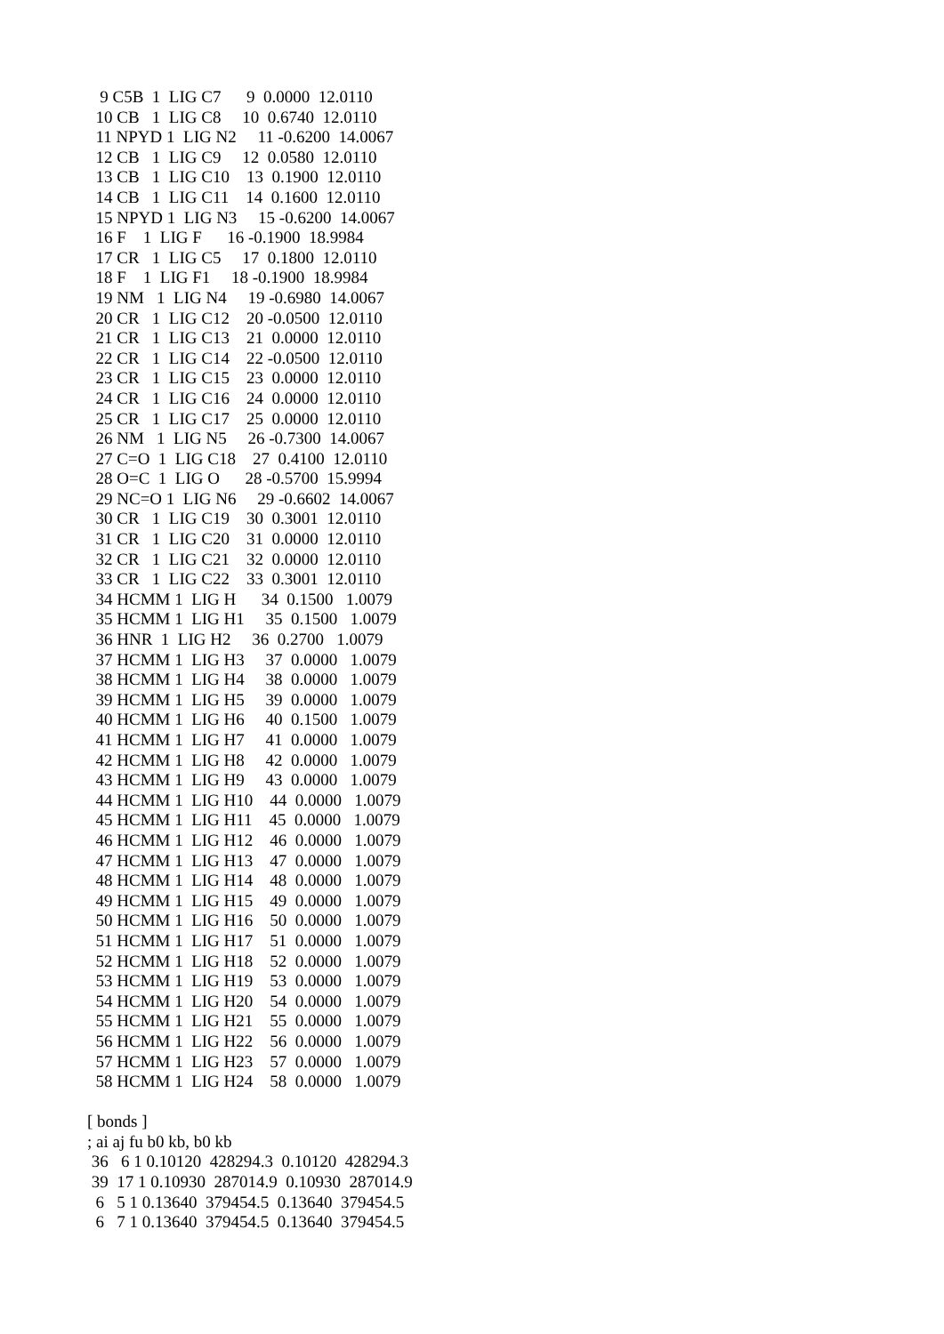9 C5B  1  LIG C7      9  0.0000  12.0110
  10 CB   1  LIG C8     10  0.6740  12.0110
  11 NPYD 1  LIG N2     11 -0.6200  14.0067
  12 CB   1  LIG C9     12  0.0580  12.0110
  13 CB   1  LIG C10    13  0.1900  12.0110
  14 CB   1  LIG C11    14  0.1600  12.0110
  15 NPYD 1  LIG N3     15 -0.6200  14.0067
  16 F    1  LIG F      16 -0.1900  18.9984
  17 CR   1  LIG C5     17  0.1800  12.0110
  18 F    1  LIG F1     18 -0.1900  18.9984
  19 NM   1  LIG N4     19 -0.6980  14.0067
  20 CR   1  LIG C12    20 -0.0500  12.0110
  21 CR   1  LIG C13    21  0.0000  12.0110
  22 CR   1  LIG C14    22 -0.0500  12.0110
  23 CR   1  LIG C15    23  0.0000  12.0110
  24 CR   1  LIG C16    24  0.0000  12.0110
  25 CR   1  LIG C17    25  0.0000  12.0110
  26 NM   1  LIG N5     26 -0.7300  14.0067
  27 C=O  1  LIG C18    27  0.4100  12.0110
  28 O=C  1  LIG O      28 -0.5700  15.9994
  29 NC=O 1  LIG N6     29 -0.6602  14.0067
  30 CR   1  LIG C19    30  0.3001  12.0110
  31 CR   1  LIG C20    31  0.0000  12.0110
  32 CR   1  LIG C21    32  0.0000  12.0110
  33 CR   1  LIG C22    33  0.3001  12.0110
  34 HCMM 1  LIG H      34  0.1500   1.0079
  35 HCMM 1  LIG H1     35  0.1500   1.0079
  36 HNR  1  LIG H2     36  0.2700   1.0079
  37 HCMM 1  LIG H3     37  0.0000   1.0079
  38 HCMM 1  LIG H4     38  0.0000   1.0079
  39 HCMM 1  LIG H5     39  0.0000   1.0079
  40 HCMM 1  LIG H6     40  0.1500   1.0079
  41 HCMM 1  LIG H7     41  0.0000   1.0079
  42 HCMM 1  LIG H8     42  0.0000   1.0079
  43 HCMM 1  LIG H9     43  0.0000   1.0079
  44 HCMM 1  LIG H10    44  0.0000   1.0079
  45 HCMM 1  LIG H11    45  0.0000   1.0079
  46 HCMM 1  LIG H12    46  0.0000   1.0079
  47 HCMM 1  LIG H13    47  0.0000   1.0079
  48 HCMM 1  LIG H14    48  0.0000   1.0079
  49 HCMM 1  LIG H15    49  0.0000   1.0079
  50 HCMM 1  LIG H16    50  0.0000   1.0079
  51 HCMM 1  LIG H17    51  0.0000   1.0079
  52 HCMM 1  LIG H18    52  0.0000   1.0079
  53 HCMM 1  LIG H19    53  0.0000   1.0079
  54 HCMM 1  LIG H20    54  0.0000   1.0079
  55 HCMM 1  LIG H21    55  0.0000   1.0079
  56 HCMM 1  LIG H22    56  0.0000   1.0079
  57 HCMM 1  LIG H23    57  0.0000   1.0079
  58 HCMM 1  LIG H24    58  0.0000   1.0079

[ bonds ]
; ai aj fu b0 kb, b0 kb
 36   6 1 0.10120  428294.3  0.10120  428294.3
 39  17 1 0.10930  287014.9  0.10930  287014.9
  6   5 1 0.13640  379454.5  0.13640  379454.5
  6   7 1 0.13640  379454.5  0.13640  379454.5